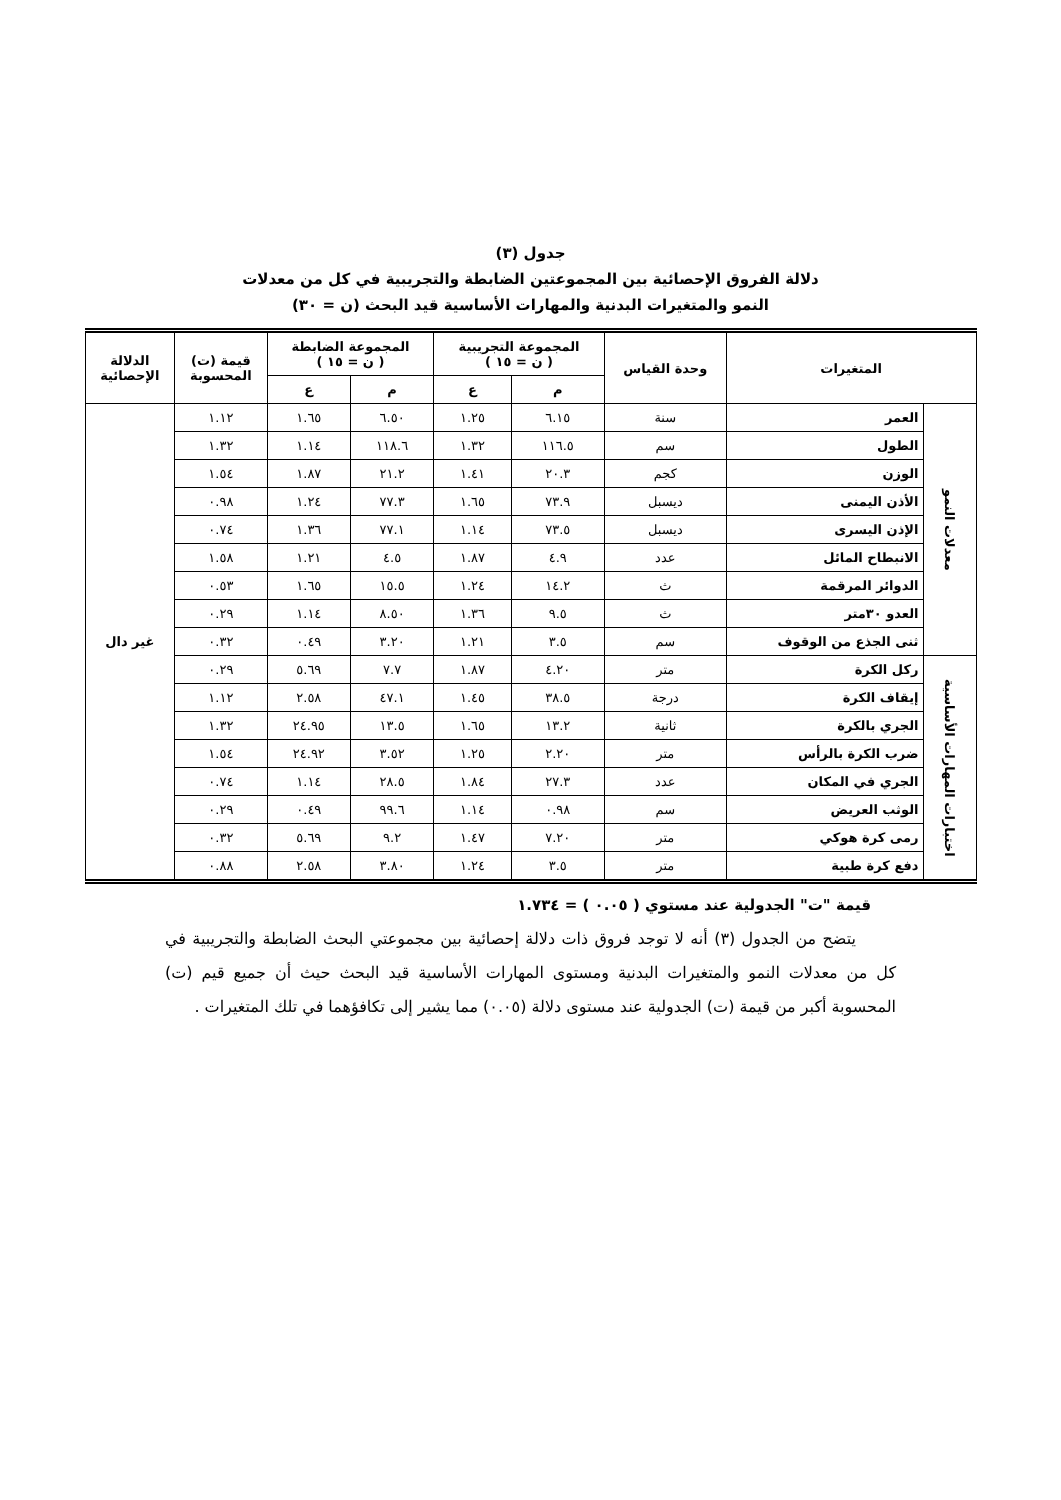جدول (٣)
دلالة الفروق الإحصائية بين المجموعتين الضابطة والتجريبية في كل من معدلات
النمو والمتغيرات البدنية والمهارات الأساسية قيد البحث (ن = ٣٠)
| المتغيرات | | وحدة القياس | المجموعة التجريبية ( ن = ١٥ ) | | المجموعة الضابطة ( ن = ١٥ ) | | قيمة (ت) المحسوبة | الدلالة الإحصائية |
| --- | --- | --- | --- | --- | --- | --- | --- | --- |
| | | | م | ع | م | ع | | |
| معدلات النمو | العمر | سنة | ٦.١٥ | ١.٢٥ | ٦.٥٠ | ١.٦٥ | ١.١٢ | غير دال |
| | الطول | سم | ١١٦.٥ | ١.٣٢ | ١١٨.٦ | ١.١٤ | ١.٣٢ | |
| | الوزن | كجم | ٢٠.٣ | ١.٤١ | ٢١.٢ | ١.٨٧ | ١.٥٤ | |
| | الأذن اليمنى | ديسبل | ٧٣.٩ | ١.٦٥ | ٧٧.٣ | ١.٢٤ | ٠.٩٨ | |
| | الإذن اليسرى | ديسبل | ٧٣.٥ | ١.١٤ | ٧٧.١ | ١.٣٦ | ٠.٧٤ | |
| | الانبطاح المائل | عدد | ٤.٩ | ١.٨٧ | ٤.٥ | ١.٢١ | ١.٥٨ | |
| | الدوائر المرقمة | ث | ١٤.٢ | ١.٢٤ | ١٥.٥ | ١.٦٥ | ٠.٥٣ | |
| | العدو ٣٠متر | ث | ٩.٥ | ١.٣٦ | ٨.٥٠ | ١.١٤ | ٠.٢٩ | |
| | ثنى الجذع من الوقوف | سم | ٣.٥ | ١.٢١ | ٣.٢٠ | ٠.٤٩ | ٠.٣٢ | |
| اختبارات المهارات الأساسية | ركل الكرة | متر | ٤.٢٠ | ١.٨٧ | ٧.٧ | ٥.٦٩ | ٠.٢٩ | |
| | إيقاف الكرة | درجة | ٣٨.٥ | ١.٤٥ | ٤٧.١ | ٢.٥٨ | ١.١٢ | |
| | الجري بالكرة | ثانية | ١٣.٢ | ١.٦٥ | ١٣.٥ | ٢٤.٩٥ | ١.٣٢ | |
| | ضرب الكرة بالرأس | متر | ٢.٢٠ | ١.٢٥ | ٣.٥٢ | ٢٤.٩٢ | ١.٥٤ | |
| | الجري في المكان | عدد | ٢٧.٣ | ١.٨٤ | ٢٨.٥ | ١.١٤ | ٠.٧٤ | |
| | الوثب العريض | سم | ٠.٩٨ | ١.١٤ | ٩٩.٦ | ٠.٤٩ | ٠.٢٩ | |
| | رمى كرة هوكي | متر | ٧.٢٠ | ١.٤٧ | ٩.٢ | ٥.٦٩ | ٠.٣٢ | |
| | دفع كرة طبية | متر | ٣.٥ | ١.٢٤ | ٣.٨٠ | ٢.٥٨ | ٠.٨٨ | |
قيمة "ت" الجدولية عند مستوي ( ٠.٠٥ ) = ١.٧٣٤
يتضح من الجدول (٣) أنه لا توجد فروق ذات دلالة إحصائية بين مجموعتي البحث الضابطة والتجريبية في كل من معدلات النمو والمتغيرات البدنية ومستوى المهارات الأساسية قيد البحث حيث أن جميع قيم (ت) المحسوبة أكبر من قيمة (ت) الجدولية عند مستوى دلالة (٠.٠٥) مما يشير إلى تكافؤهما في تلك المتغيرات .